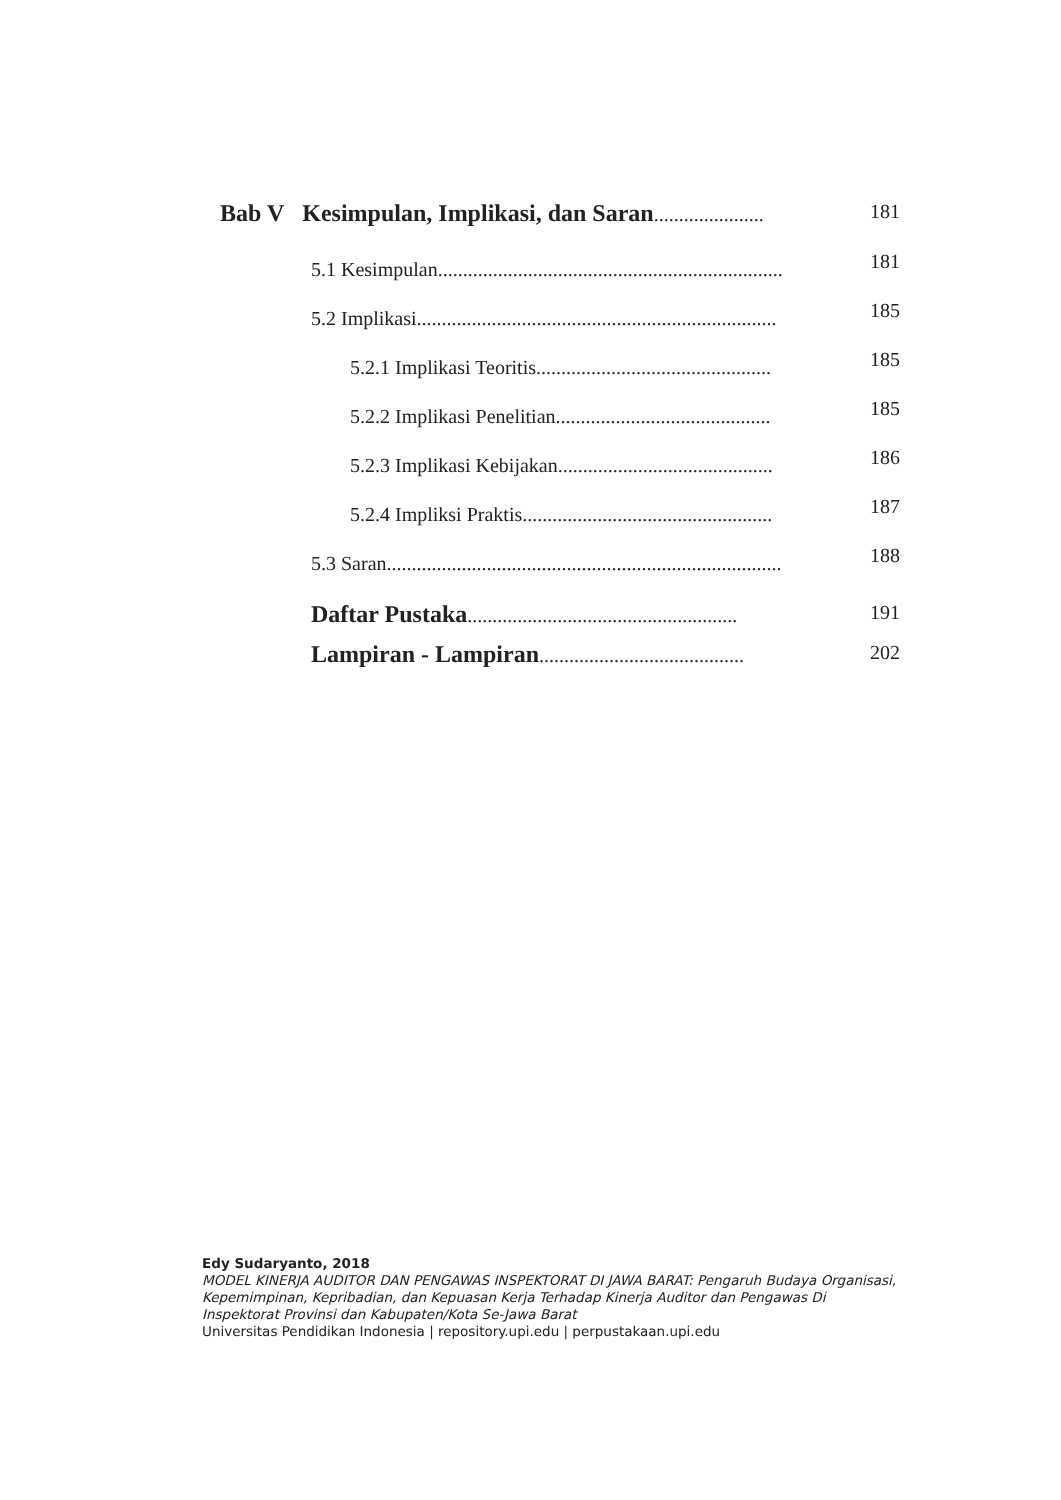Bab V Kesimpulan, Implikasi, dan Saran...................... 181
5.1 Kesimpulan.....................................................................
181
5.2 Implikasi........................................................................
185
5.2.1 Implikasi Teoritis...............................................
185
5.2.2 Implikasi Penelitian...........................................
185
5.2.3 Implikasi Kebijakan...........................................
186
5.2.4 Impliksi Praktis..................................................
187
5.3 Saran...............................................................................
188
Daftar Pustaka...................................................... 191
Lampiran - Lampiran......................................... 202
Edy Sudaryanto, 2018
MODEL KINERJA AUDITOR DAN PENGAWAS INSPEKTORAT DI JAWA BARAT: Pengaruh Budaya Organisasi, Kepemimpinan, Kepribadian, dan Kepuasan Kerja Terhadap Kinerja Auditor dan Pengawas Di Inspektorat Provinsi dan Kabupaten/Kota Se-Jawa Barat
Universitas Pendidikan Indonesia | repository.upi.edu | perpustakaan.upi.edu